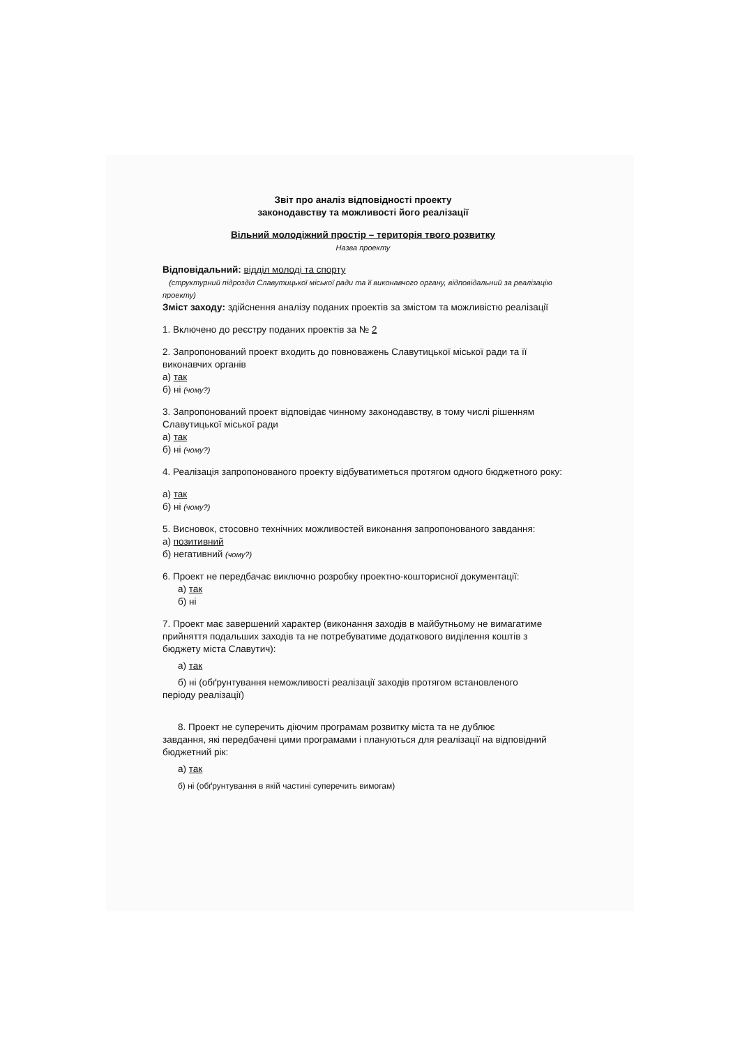Звіт про аналіз відповідності проекту
законодавству та можливості його реалізації
Вільний молодіжний простір – територія твого розвитку
Назва проекту
Відповідальний: відділ молоді та спорту
(структурний підрозділ Славутицької міської ради та її виконавчого органу, відповідальний за реалізацію проекту)
Зміст заходу: здійснення аналізу поданих проектів за змістом та можливістю реалізації
1. Включено до реєстру поданих проектів за № 2
2. Запропонований проект входить до повноважень Славутицької міської ради та її виконавчих органів
а) так
б) ні (чому?)
3. Запропонований проект відповідає чинному законодавству, в тому числі рішенням Славутицької міської ради
а) так
б) ні (чому?)
4. Реалізація запропонованого проекту відбуватиметься протягом одного бюджетного року:
а) так
б) ні (чому?)
5. Висновок, стосовно технічних можливостей виконання запропонованого завдання:
а) позитивний
б) негативний (чому?)
6. Проект не передбачає виключно розробку проектно-кошторисної документації:
а) так
б) ні
7. Проект має завершений характер (виконання заходів в майбутньому не вимагатиме прийняття подальших заходів та не потребуватиме додаткового виділення коштів з бюджету міста Славутич):
а) так
б) ні (обґрунтування неможливості реалізації заходів протягом встановленого
періоду реалізації)
8. Проект не суперечить діючим програмам розвитку міста та не дублює
завдання, які передбачені цими програмами і плануються для реалізації на відповідний бюджетний рік:
а) так
б) ні (обґрунтування в якій частині суперечить вимогам)